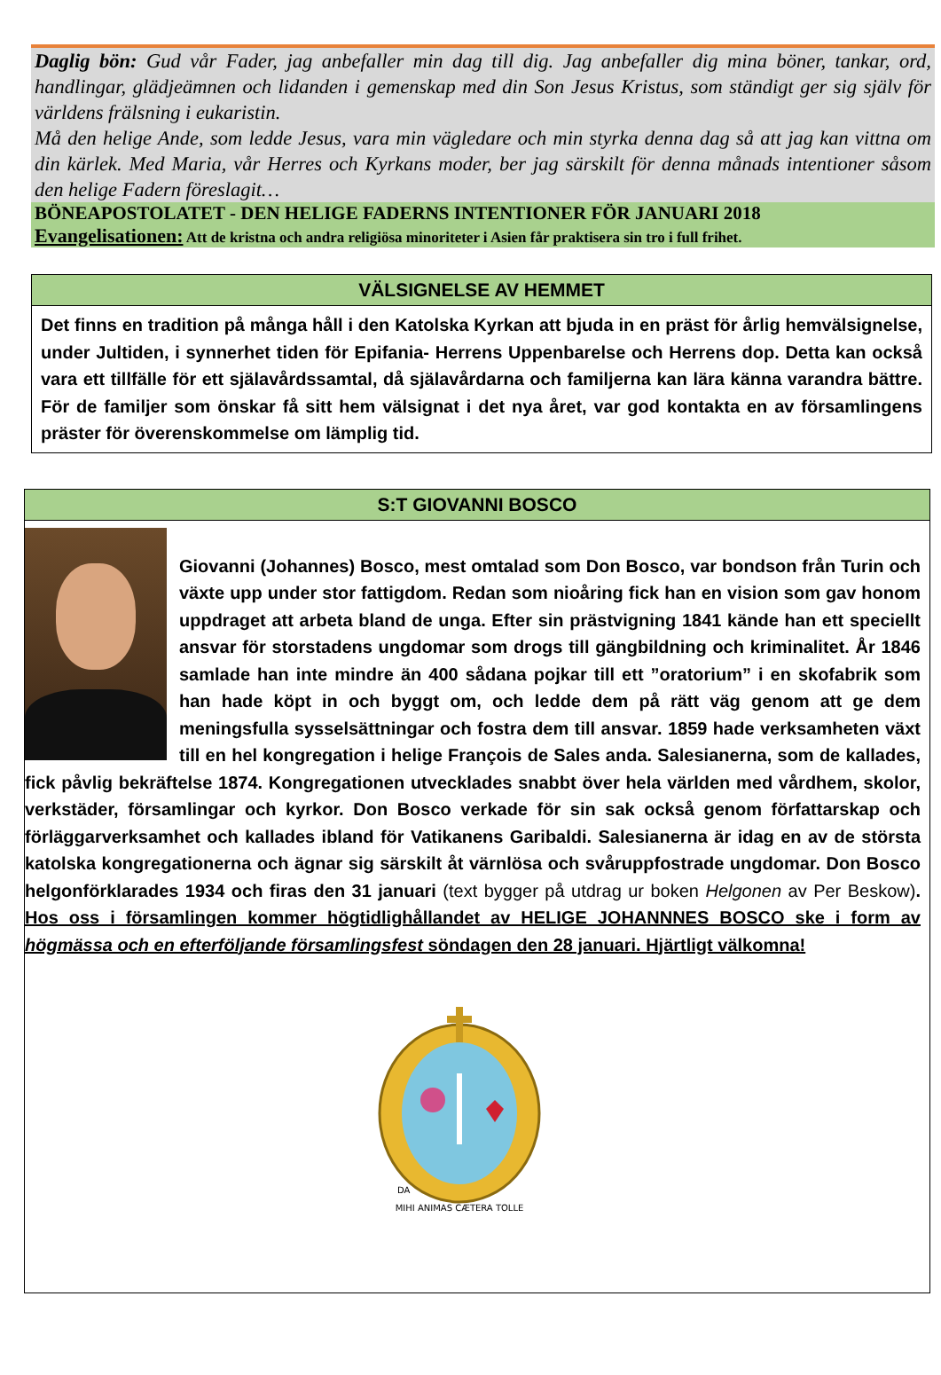Daglig bön: Gud vår Fader, jag anbefaller min dag till dig. Jag anbefaller dig mina böner, tankar, ord, handlingar, glädjeämnen och lidanden i gemenskap med din Son Jesus Kristus, som ständigt ger sig själv för världens frälsning i eukaristin.
Må den helige Ande, som ledde Jesus, vara min vägledare och min styrka denna dag så att jag kan vittna om din kärlek. Med Maria, vår Herres och Kyrkans moder, ber jag särskilt för denna månads intentioner såsom den helige Fadern föreslagit…
BÖNEAPOSTOLATET - DEN HELIGE FADERNS INTENTIONER FÖR JANUARI 2018
Evangelisationen: Att de kristna och andra religiösa minoriteter i Asien får praktisera sin tro i full frihet.
VÄLSIGNELSE AV HEMMET
Det finns en tradition på många håll i den Katolska Kyrkan att bjuda in en präst för årlig hemvälsignelse, under Jultiden, i synnerhet tiden för Epifania- Herrens Uppenbarelse och Herrens dop. Detta kan också vara ett tillfälle för ett själavårdssamtal, då själavårdarna och familjerna kan lära känna varandra bättre. För de familjer som önskar få sitt hem välsignat i det nya året, var god kontakta en av församlingens präster för överenskommelse om lämplig tid.
S:T GIOVANNI BOSCO
Giovanni (Johannes) Bosco, mest omtalad som Don Bosco, var bondson från Turin och växte upp under stor fattigdom. Redan som nioåring fick han en vision som gav honom uppdraget att arbeta bland de unga. Efter sin prästvigning 1841 kände han ett speciellt ansvar för storstadens ungdomar som drogs till gängbildning och kriminalitet. År 1846 samlade han inte mindre än 400 sådana pojkar till ett ”oratorium” i en skofabrik som han hade köpt in och byggt om, och ledde dem på rätt väg genom att ge dem meningsfulla sysselsättningar och fostra dem till ansvar. 1859 hade verksamheten växt till en hel kongregation i helige François de Sales anda. Salesianerna, som de kallades, fick påvlig bekräftelse 1874. Kongregationen utvecklades snabbt över hela världen med vårdhem, skolor, verkstäder, församlingar och kyrkor. Don Bosco verkade för sin sak också genom författarskap och förläggarverksamhet och kallades ibland för Vatikanens Garibaldi. Salesianerna är idag en av de största katolska kongregationerna och ägnar sig särskilt åt värnlösa och svåruppfostrade ungdomar. Don Bosco helgonförklarades 1934 och firas den 31 januari (text bygger på utdrag ur boken Helgonen av Per Beskow). Hos oss i församlingen kommer högtidlighållandet av HELIGE JOHANNNES BOSCO ske i form av högmässa och en efterföljande församlingsfest söndagen den 28 januari. Hjärtligt välkomna!
MIHI ANIMAS CÆTERA TOLLE
DA